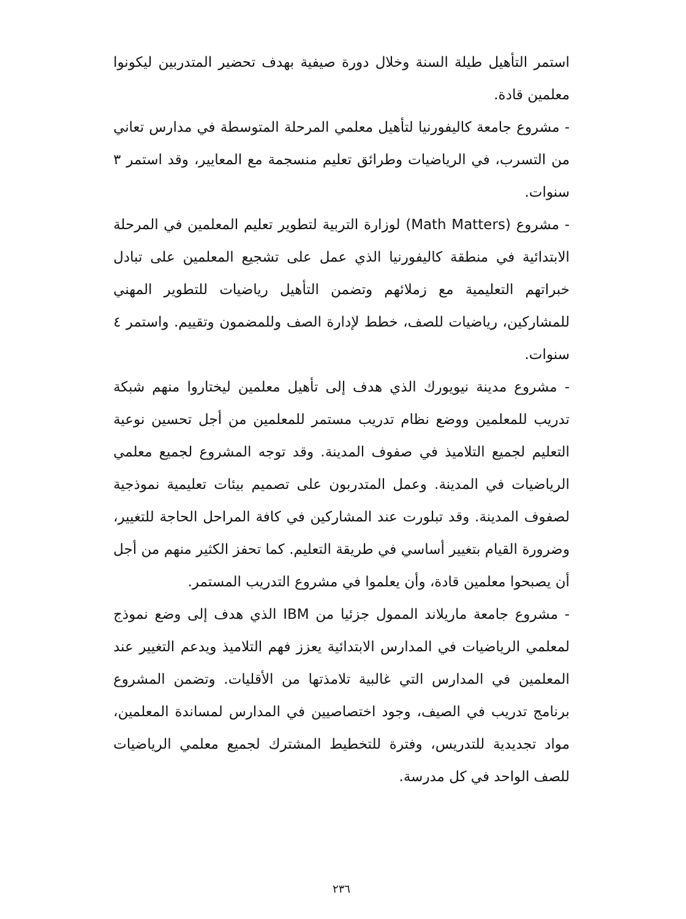استمر التأهيل طيلة السنة وخلال دورة صيفية بهدف تحضير المتدربين ليكونوا معلمين قادة.
- مشروع جامعة كاليفورنيا لتأهيل معلمي المرحلة المتوسطة في مدارس تعاني من التسرب، في الرياضيات وطرائق تعليم منسجمة مع المعايير، وقد استمر ٣ سنوات.
- مشروع (Math Matters) لوزارة التربية لتطوير تعليم المعلمين في المرحلة الابتدائية في منطقة كاليفورنيا الذي عمل على تشجيع المعلمين على تبادل خبراتهم التعليمية مع زملائهم وتضمن التأهيل رياضيات للتطوير المهني للمشاركين، رياضيات للصف، خطط لإدارة الصف وللمضمون وتقييم. واستمر ٤ سنوات.
- مشروع مدينة نيويورك الذي هدف إلى تأهيل معلمين ليختاروا منهم شبكة تدريب للمعلمين ووضع نظام تدريب مستمر للمعلمين من أجل تحسين نوعية التعليم لجميع التلاميذ في صفوف المدينة. وقد توجه المشروع لجميع معلمي الرياضيات في المدينة. وعمل المتدربون على تصميم بيئات تعليمية نموذجية لصفوف المدينة. وقد تبلورت عند المشاركين في كافة المراحل الحاجة للتغيير، وضرورة القيام بتغيير أساسي في طريقة التعليم. كما تحفز الكثير منهم من أجل أن يصبحوا معلمين قادة، وأن يعلموا في مشروع التدريب المستمر.
- مشروع جامعة ماريلاند الممول جزئيا من IBM الذي هدف إلى وضع نموذج لمعلمي الرياضيات في المدارس الابتدائية يعزز فهم التلاميذ ويدعم التغيير عند المعلمين في المدارس التي غالبية تلامذتها من الأقليات. وتضمن المشروع برنامج تدريب في الصيف، وجود اختصاصيين في المدارس لمساندة المعلمين، مواد تجديدية للتدريس، وفترة للتخطيط المشترك لجميع معلمي الرياضيات للصف الواحد في كل مدرسة.
٢٣٦